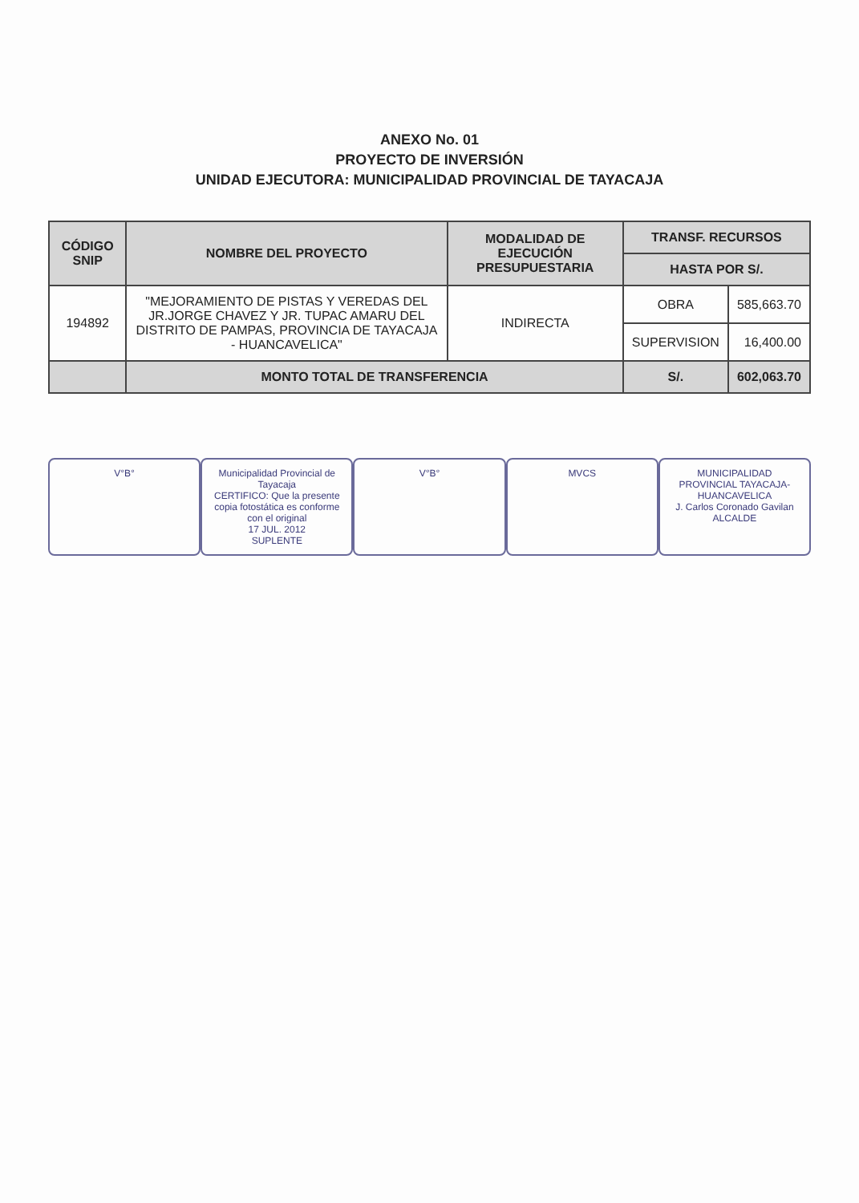ANEXO No. 01
PROYECTO DE INVERSIÓN
UNIDAD EJECUTORA: MUNICIPALIDAD PROVINCIAL DE TAYACAJA
| CÓDIGO SNIP | NOMBRE DEL PROYECTO | MODALIDAD DE EJECUCIÓN PRESUPUESTARIA | TRANSF. RECURSOS | |
| --- | --- | --- | --- | --- |
| | | | HASTA POR S/. | |
| 194892 | "MEJORAMIENTO DE PISTAS Y VEREDAS DEL JR.JORGE CHAVEZ Y JR. TUPAC AMARU DEL DISTRITO DE PAMPAS, PROVINCIA DE TAYACAJA - HUANCAVELICA" | INDIRECTA | OBRA | 585,663.70 |
| | | | SUPERVISION | 16,400.00 |
| | MONTO TOTAL DE TRANSFERENCIA | | S/. | 602,063.70 |
V°B° Municipalidad Provincial de Tayacaja
CERTIFICO: Que la presente copia fotostática es conforme con el original
17 JUL. 2012
SUPLENTE
V°B° MVCS MUNICIPALIDAD PROVINCIAL TAYACAJA-HUANCAVELICA
J. Carlos Coronado Gavilan
ALCALDE